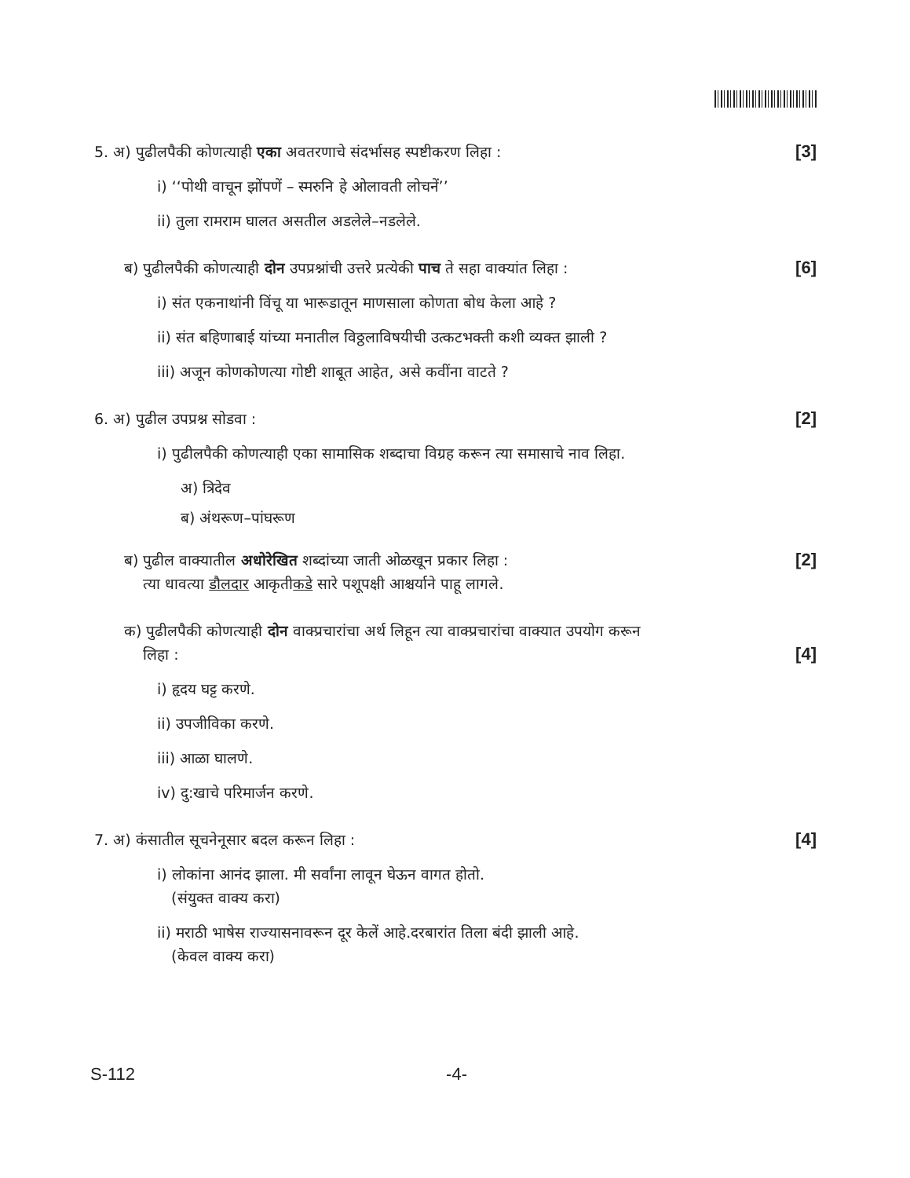5. अ) पुढीलपैकी कोणत्याही एका अवतरणाचे संदर्भासह स्पष्टीकरण लिहा : [3]
i) ‘‘पोथी वाचून झोंपणें – स्मरुनि हे ओलावती लोचनें’’
ii) तुला रामराम घालत असतील अडलेले–नडलेले.
ब) पुढीलपैकी कोणत्याही दोन उपप्रश्नांची उत्तरे प्रत्येकी पाच ते सहा वाक्यांत लिहा : [6]
i) संत एकनाथांनी विंचू या भारूडातून माणसाला कोणता बोध केला आहे ?
ii) संत बहिणाबाई यांच्या मनातील विठ्ठलाविषयीची उत्कटभक्ती कशी व्यक्त झाली ?
iii) अजून कोणकोणत्या गोष्टी शाबूत आहेत, असे कवींना वाटते ?
6. अ) पुढील उपप्रश्न सोडवा : [2]
i) पुढीलपैकी कोणत्याही एका सामासिक शब्दाचा विग्रह करून त्या समासाचे नाव लिहा.
अ) त्रिदेव
ब) अंथरूण–पांघरूण
ब) पुढील वाक्यातील अधोरेखित शब्दांच्या जाती ओळखून प्रकार लिहा :
त्या धावत्या डौलदार आकृतीकडे सारे पशूपक्षी आश्चर्याने पाहू लागले. [2]
क) पुढीलपैकी कोणत्याही दोन वाक्प्रचारांचा अर्थ लिहून त्या वाक्प्रचारांचा वाक्यात उपयोग करून
लिहा : [4]
i) हृदय घट्ट करणे.
ii) उपजीविका करणे.
iii) आळा घालणे.
iv) दु:खाचे परिमार्जन करणे.
7. अ) कंसातील सूचनेनूसार बदल करून लिहा : [4]
i) लोकांना आनंद झाला. मी सर्वांना लावून घेऊन वागत होतो.
(संयुक्त वाक्य करा)
ii) मराठी भाषेस राज्यासनावरून दूर केलें आहे.दरबारांत तिला बंदी झाली आहे.
(केवल वाक्य करा)
S-112 -4-